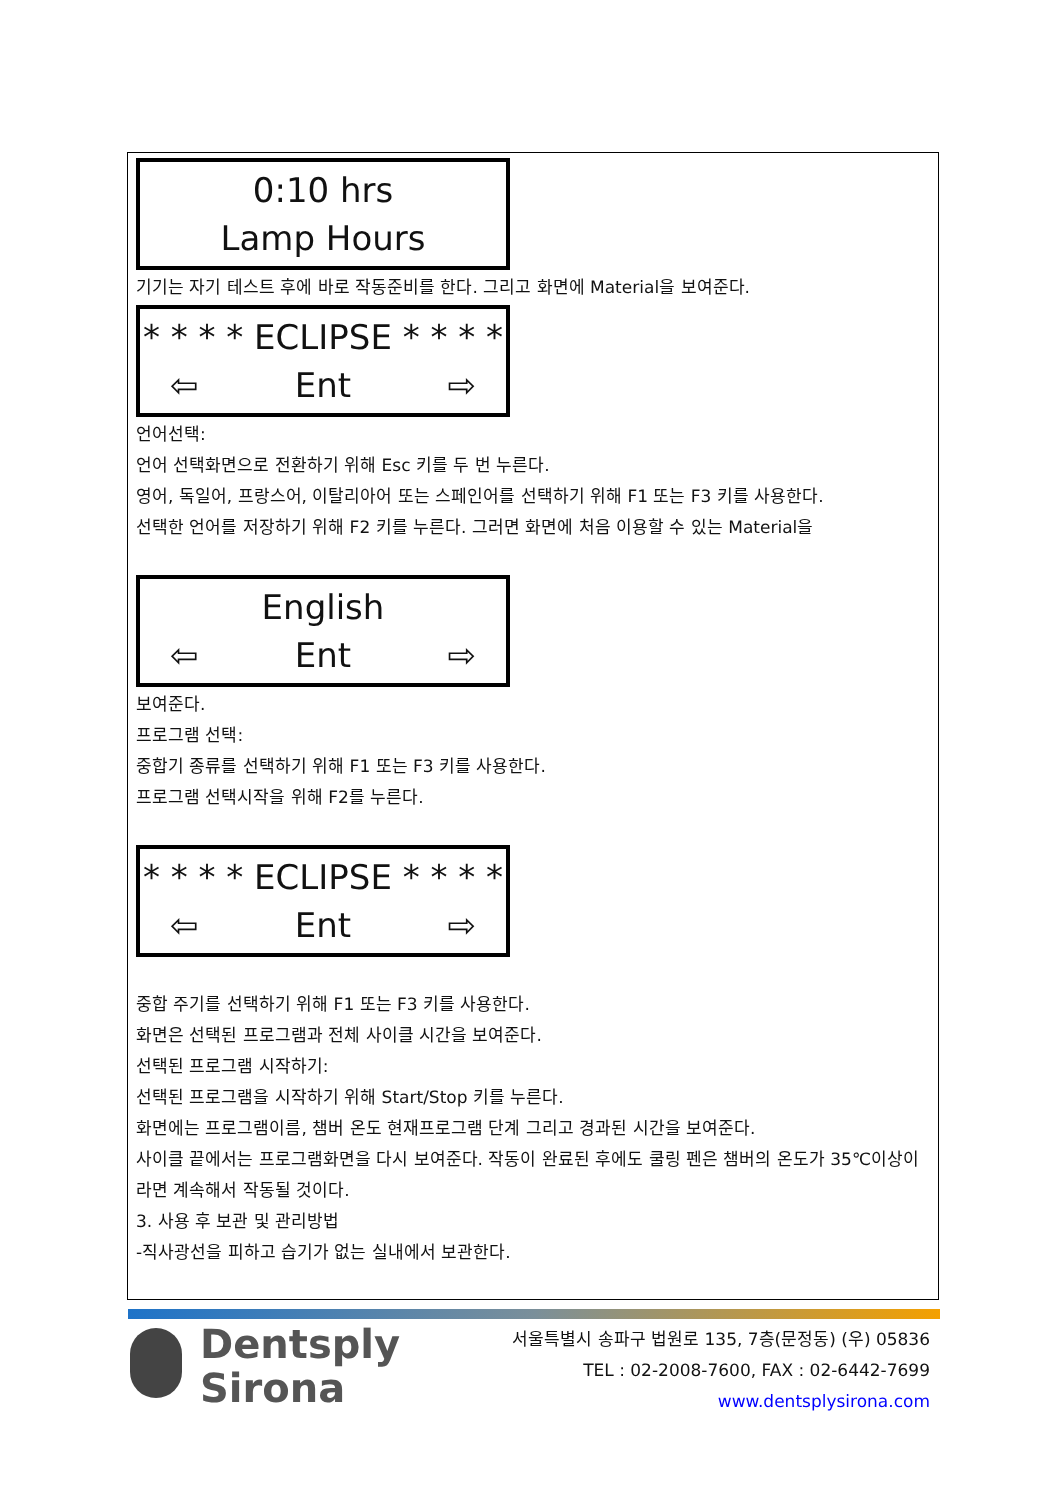0:10 hrs
Lamp Hours
기기는 자기 테스트 후에 바로 작동준비를 한다. 그리고 화면에 Material을 보여준다.
* * * * ECLIPSE * * * *
⇦ Ent ⇨
언어선택:
언어 선택화면으로 전환하기 위해 Esc 키를 두 번 누른다.
영어, 독일어, 프랑스어, 이탈리아어 또는 스페인어를 선택하기 위해 F1 또는 F3 키를 사용한다.
선택한 언어를 저장하기 위해 F2 키를 누른다. 그러면 화면에 처음 이용할 수 있는 Material을
English
⇦ Ent ⇨
보여준다.
프로그램 선택:
중합기 종류를 선택하기 위해 F1 또는 F3 키를 사용한다.
프로그램 선택시작을 위해 F2를 누른다.
* * * * ECLIPSE * * * *
⇦ Ent ⇨
중합 주기를 선택하기 위해 F1 또는 F3 키를 사용한다.
화면은 선택된 프로그램과 전체 사이클 시간을 보여준다.
선택된 프로그램 시작하기:
선택된 프로그램을 시작하기 위해 Start/Stop 키를 누른다.
화면에는 프로그램이름, 챔버 온도 현재프로그램 단계 그리고 경과된 시간을 보여준다.
사이클 끝에서는 프로그램화면을 다시 보여준다. 작동이 완료된 후에도 쿨링 펜은 챔버의 온도가 35℃이상이라면 계속해서 작동될 것이다.
3. 사용 후 보관 및 관리방법
-직사광선을 피하고 습기가 없는 실내에서 보관한다.
Dentsply
Sirona
서울특별시 송파구 법원로 135, 7층(문정동) (우) 05836
TEL : 02-2008-7600, FAX : 02-6442-7699
www.dentsplysirona.com